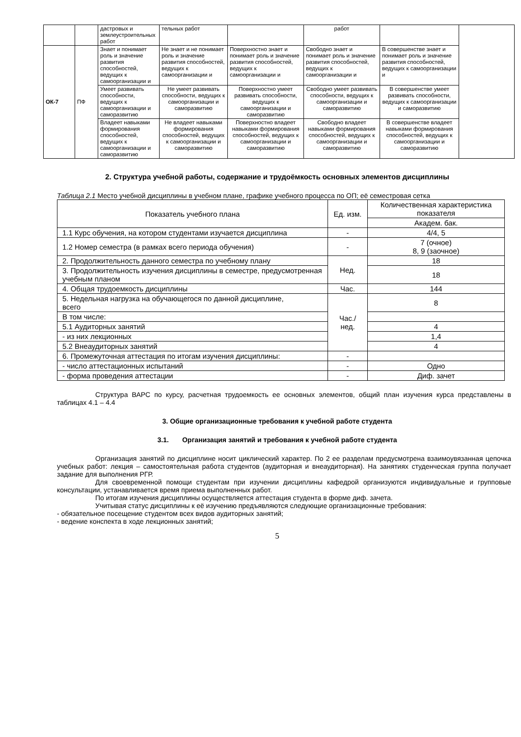| | | дастровых и землеустроительных работ | тельных работ | | работ | | |
| ОК-7 | ПФ | Знает и понимает роль и значение развития способностей, ведущих к самоорганизации и | Не знает и не понимает роль и значение развития способностей, ведущих к самоорганизации и | Поверхностно знает и понимает роль и значение развития способностей, ведущих к самоорганизации и | Свободно знает и понимает роль и значение развития способностей, ведущих к самоорганизации и | В совершенстве знает и понимает роль и значение развития способностей, ведущих к самоорганизации и | |
| | | Умеет развивать способности, ведущих к самоорганизации и саморазвитию | Не умеет развивать способности, ведущих к самоорганизации и саморазвитию | Поверхностно умеет развивать способности, ведущих к самоорганизации и саморазвитию | Свободно умеет развивать способности, ведущих к самоорганизации и саморазвитию | В совершенстве умеет развивать способности, ведущих к самоорганизации и саморазвитию | |
| | | Владеет навыками формирования способностей, ведущих к самоорганизации и саморазвитию | Не владеет навыками формирования способностей, ведущих к самоорганизации и саморазвитию | Поверхностно владеет навыками формирования способностей, ведущих к самоорганизации и саморазвитию | Свободно владеет навыками формирования способностей, ведущих к самоорганизации и саморазвитию | В совершенстве владеет навыками формирования способностей, ведущих к самоорганизации и саморазвитию | |
2. Структура учебной работы, содержание и трудоёмкость основных элементов дисциплины
Таблица 2.1 Место учебной дисциплины в учебном плане, графике учебного процесса по ОП; её семестровая сетка
| Показатель учебного плана | Ед. изм. | Количественная характеристика показателя |
| --- | --- | --- |
| | | Академ. бак. |
| 1.1 Курс обучения, на котором студентами изучается дисциплина | - | 4/4, 5 |
| 1.2 Номер семестра (в рамках всего периода обучения) | - | 7 (очное) 8, 9 (заочное) |
| 2. Продолжительность данного семестра по учебному плану | Нед. | 18 |
| 3. Продолжительность изучения дисциплины в семестре, предусмотренная учебным планом | | 18 |
| 4. Общая трудоемкость дисциплины | Час. | 144 |
| 5. Недельная нагрузка на обучающегося по данной дисциплине, всего | Час./нед. | 8 |
| В том числе: | | |
| 5.1 Аудиторных занятий | | 4 |
| - из них лекционных | | 1,4 |
| 5.2 Внеаудиторных занятий | | 4 |
| 6. Промежуточная аттестация по итогам изучения дисциплины: | - | |
| - число аттестационных испытаний | - | Одно |
| - форма проведения аттестации | - | Диф. зачет |
Структура ВАРС по курсу, расчетная трудоемкость ее основных элементов, общий план изучения курса представлены в таблицах 4.1 – 4.4
3. Общие организационные требования к учебной работе студента
3.1. Организация занятий и требования к учебной работе студента
Организация занятий по дисциплине носит циклический характер. По 2 ее разделам предусмотрена взаимоувязанная цепочка учебных работ: лекция – самостоятельная работа студентов (аудиторная и внеаудиторная). На занятиях студенческая группа получает задание для выполнения РГР.
Для своевременной помощи студентам при изучении дисциплины кафедрой организуются индивидуальные и групповые консультации, устанавливается время приема выполненных работ.
По итогам изучения дисциплины осуществляется аттестация студента в форме диф. зачета.
Учитывая статус дисциплины к её изучению предъявляются следующие организационные требования:
- обязательное посещение студентом всех видов аудиторных занятий;
- ведение конспекта в ходе лекционных занятий;
5